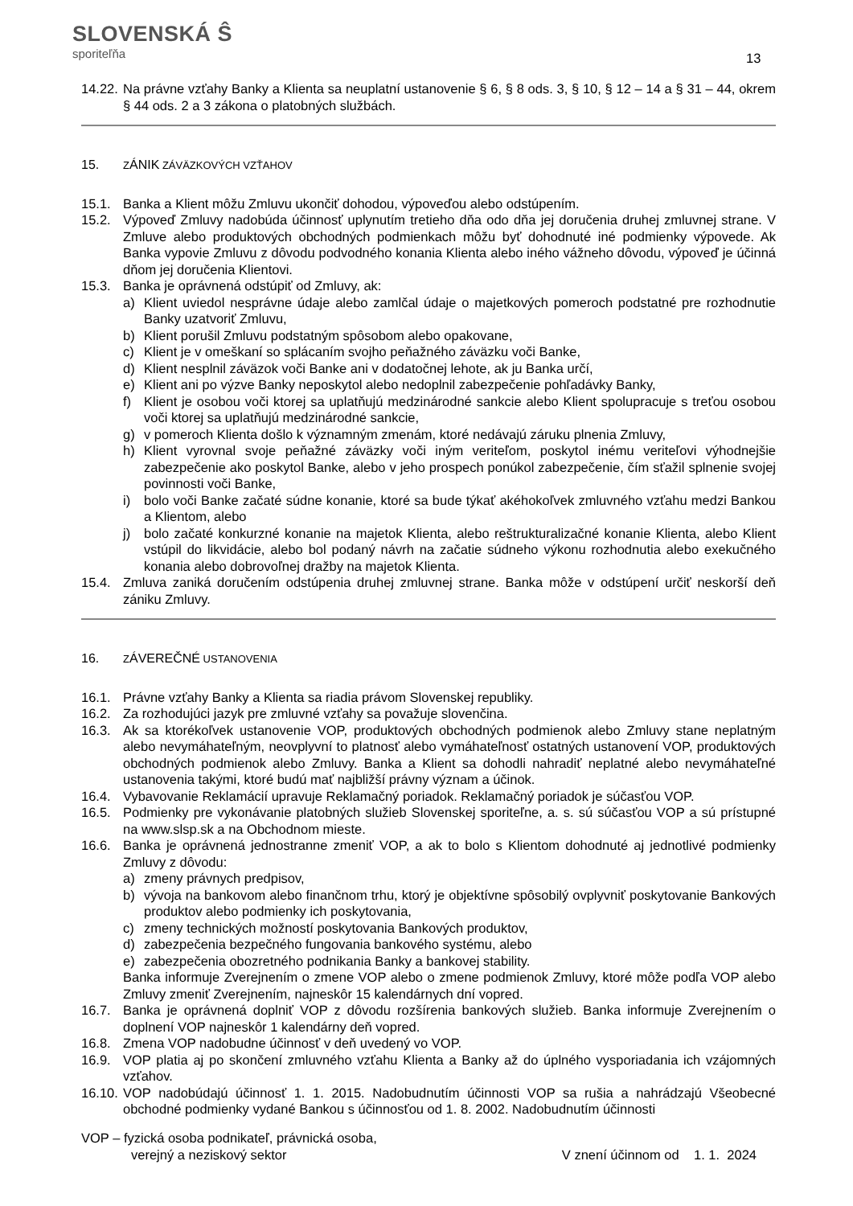SLOVENSKÁ Ŝ
sporiteľňa
13
14.22.
Na právne vzťahy Banky a Klienta sa neuplatní ustanovenie § 6, § 8 ods. 3, § 10, § 12 – 14 a § 31 – 44, okrem § 44 ods. 2 a 3 zákona o platobných službách.
15.
ZÁNIK ZÁVÄZKOVÝCH VZŤAHOV
15.1. Banka a Klient môžu Zmluvu ukončiť dohodou, výpoveďou alebo odstúpením.
15.2. Výpoveď Zmluvy nadobúda účinnosť uplynutím tretieho dňa odo dňa jej doručenia druhej zmluvnej strane. V Zmluve alebo produktových obchodných podmienkach môžu byť dohodnuté iné podmienky výpovede. Ak Banka vypovie Zmluvu z dôvodu podvodného konania Klienta alebo iného vážneho dôvodu, výpoveď je účinná dňom jej doručenia Klientovi.
15.3. Banka je oprávnená odstúpiť od Zmluvy, ak:
a) Klient uviedol nesprávne údaje alebo zamlčal údaje o majetkových pomeroch podstatné pre rozhodnutie Banky uzatvoriť Zmluvu,
b) Klient porušil Zmluvu podstatným spôsobom alebo opakovane,
c) Klient je v omeškaní so splácaním svojho peňažného záväzku voči Banke,
d) Klient nesplnil záväzok voči Banke ani v dodatočnej lehote, ak ju Banka určí,
e) Klient ani po výzve Banky neposkytol alebo nedoplnil zabezpečenie pohľadávky Banky,
f) Klient je osobou voči ktorej sa uplatňujú medzinárodné sankcie alebo Klient spolupracuje s treťou osobou voči ktorej sa uplatňujú medzinárodné sankcie,
g) v pomeroch Klienta došlo k významným zmenám, ktoré nedávajú záruku plnenia Zmluvy,
h) Klient vyrovnal svoje peňažné záväzky voči iným veriteľom, poskytol inému veriteľovi výhodnejšie zabezpečenie ako poskytol Banke, alebo v jeho prospech ponúkol zabezpečenie, čím sťažil splnenie svojej povinnosti voči Banke,
i) bolo voči Banke začaté súdne konanie, ktoré sa bude týkať akéhokoľvek zmluvného vzťahu medzi Bankou a Klientom, alebo
j) bolo začaté konkurzné konanie na majetok Klienta, alebo reštrukturalizačné konanie Klienta, alebo Klient vstúpil do likvidácie, alebo bol podaný návrh na začatie súdneho výkonu rozhodnutia alebo exekučného konania alebo dobrovoľnej dražby na majetok Klienta.
15.4. Zmluva zaniká doručením odstúpenia druhej zmluvnej strane. Banka môže v odstúpení určiť neskorší deň zániku Zmluvy.
16.
ZÁVEREČNÉ USTANOVENIA
16.1. Právne vzťahy Banky a Klienta sa riadia právom Slovenskej republiky.
16.2. Za rozhodujúci jazyk pre zmluvné vzťahy sa považuje slovenčina.
16.3. Ak sa ktorékoľvek ustanovenie VOP, produktových obchodných podmienok alebo Zmluvy stane neplatným alebo nevymáhateľným, neovplyvní to platnosť alebo vymáhateľnosť ostatných ustanovení VOP, produktových obchodných podmienok alebo Zmluvy. Banka a Klient sa dohodli nahradiť neplatné alebo nevymáhateľné ustanovenia takými, ktoré budú mať najbližší právny význam a účinok.
16.4. Vybavovanie Reklamácií upravuje Reklamačný poriadok. Reklamačný poriadok je súčasťou VOP.
16.5. Podmienky pre vykonávanie platobných služieb Slovenskej sporiteľne, a. s. sú súčasťou VOP a sú prístupné na www.slsp.sk a na Obchodnom mieste.
16.6. Banka je oprávnená jednostranne zmeniť VOP, a ak to bolo s Klientom dohodnuté aj jednotlivé podmienky Zmluvy z dôvodu:
a) zmeny právnych predpisov,
b) vývoja na bankovom alebo finančnom trhu, ktorý je objektívne spôsobilý ovplyvniť poskytovanie Bankových produktov alebo podmienky ich poskytovania,
c) zmeny technických možností poskytovania Bankových produktov,
d) zabezpečenia bezpečného fungovania bankového systému, alebo
e) zabezpečenia obozretného podnikania Banky a bankovej stability.
Banka informuje Zverejnením o zmene VOP alebo o zmene podmienok Zmluvy, ktoré môže podľa VOP alebo Zmluvy zmeniť Zverejnením, najneskôr 15 kalendárnych dní vopred.
16.7. Banka je oprávnená doplniť VOP z dôvodu rozšírenia bankových služieb. Banka informuje Zverejnením o doplnení VOP najneskôr 1 kalendárny deň vopred.
16.8. Zmena VOP nadobudne účinnosť v deň uvedený vo VOP.
16.9. VOP platia aj po skončení zmluvného vzťahu Klienta a Banky až do úplného vysporiadania ich vzájomných vzťahov.
16.10.
VOP nadobúdajú účinnosť 1. 1. 2015. Nadobudnutím účinnosti VOP sa rušia a nahrádzajú Všeobecné obchodné podmienky vydané Bankou s účinnosťou od 1. 8. 2002. Nadobudnutím účinnosti
VOP – fyzická osoba podnikateľ, právnická osoba,
verejný a neziskový sektor V znení účinnom od 1. 1. 2024